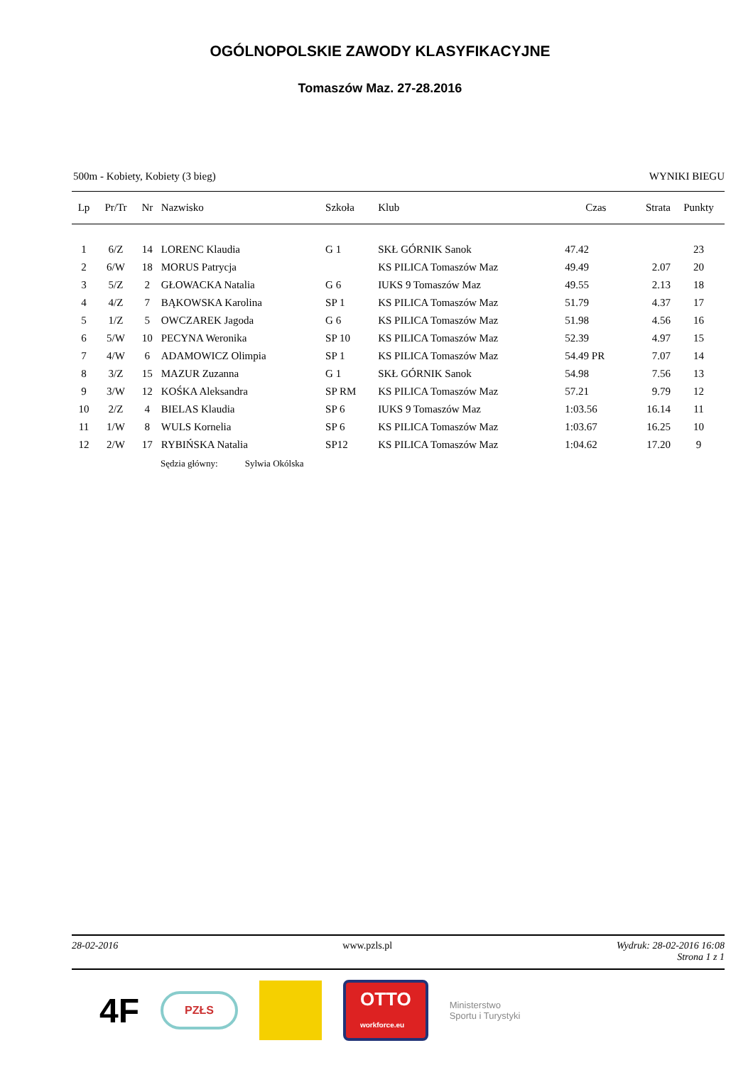OGÓLNOPOLSKIE ZAWODY KLASYFIKACYJNE
Tomaszów Maz. 27-28.2016
500m - Kobiety, Kobiety (3 bieg) WYNIKI BIEGU
| Lp | Pr/Tr | Nr | Nazwisko | Szkoła | Klub | Czas | Strata | Punkty |
| --- | --- | --- | --- | --- | --- | --- | --- | --- |
| 1 | 6/Z | 14 | LORENC Klaudia | G 1 | SKŁ GÓRNIK Sanok | 47.42 | | 23 |
| 2 | 6/W | 18 | MORUS Patrycja | | KS PILICA Tomaszów Maz | 49.49 | 2.07 | 20 |
| 3 | 5/Z | 2 | GŁOWACKA Natalia | G 6 | IUKS 9 Tomaszów Maz | 49.55 | 2.13 | 18 |
| 4 | 4/Z | 7 | BĄKOWSKA Karolina | SP 1 | KS PILICA Tomaszów Maz | 51.79 | 4.37 | 17 |
| 5 | 1/Z | 5 | OWCZAREK Jagoda | G 6 | KS PILICA Tomaszów Maz | 51.98 | 4.56 | 16 |
| 6 | 5/W | 10 | PECYNA Weronika | SP 10 | KS PILICA Tomaszów Maz | 52.39 | 4.97 | 15 |
| 7 | 4/W | 6 | ADAMOWICZ Olimpia | SP 1 | KS PILICA Tomaszów Maz | 54.49 PR | 7.07 | 14 |
| 8 | 3/Z | 15 | MAZUR Zuzanna | G 1 | SKŁ GÓRNIK Sanok | 54.98 | 7.56 | 13 |
| 9 | 3/W | 12 | KOŚKA Aleksandra | SP RM | KS PILICA Tomaszów Maz | 57.21 | 9.79 | 12 |
| 10 | 2/Z | 4 | BIELAS Klaudia | SP 6 | IUKS 9 Tomaszów Maz | 1:03.56 | 16.14 | 11 |
| 11 | 1/W | 8 | WULS Kornelia | SP 6 | KS PILICA Tomaszów Maz | 1:03.67 | 16.25 | 10 |
| 12 | 2/W | 17 | RYBIŃSKA Natalia | SP12 | KS PILICA Tomaszów Maz | 1:04.62 | 17.20 | 9 |
Sędzia główny: Sylwia Okólska
28-02-2016 www.pzls.pl Wydruk: 28-02-2016 16:08
Strona 1 z 1
4F
PZŁS
OTTO
workforce.eu
Ministerstwo
Sportu i Turystyki